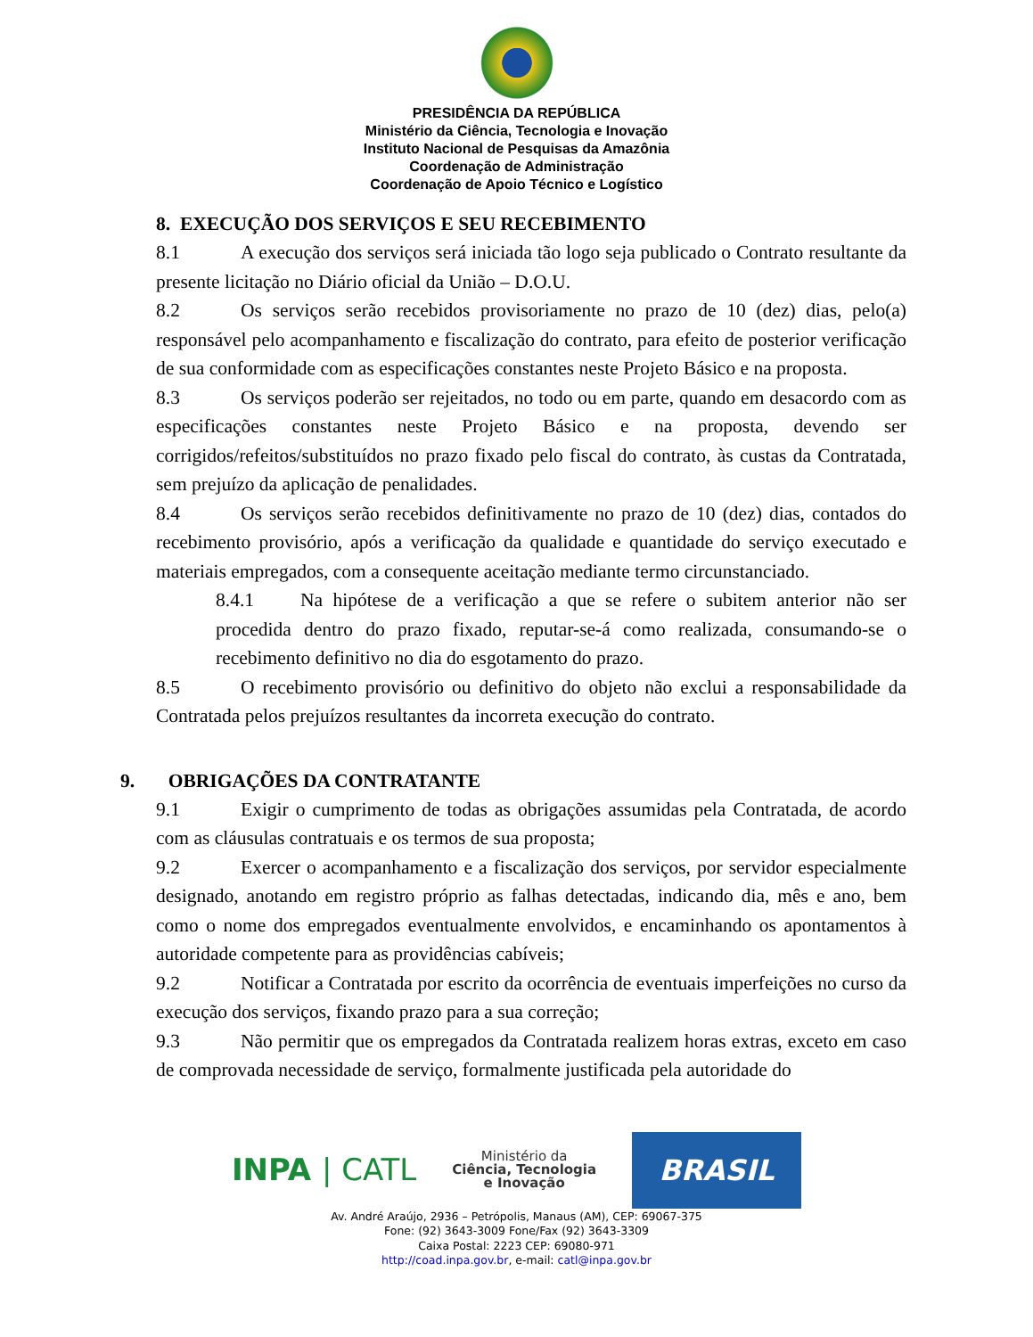PRESIDÊNCIA DA REPÚBLICA
Ministério da Ciência, Tecnologia e Inovação
Instituto Nacional de Pesquisas da Amazônia
Coordenação de Administração
Coordenação de Apoio Técnico e Logístico
8. EXECUÇÃO DOS SERVIÇOS E SEU RECEBIMENTO
8.1 A execução dos serviços será iniciada tão logo seja publicado o Contrato resultante da presente licitação no Diário oficial da União – D.O.U.
8.2 Os serviços serão recebidos provisoriamente no prazo de 10 (dez) dias, pelo(a) responsável pelo acompanhamento e fiscalização do contrato, para efeito de posterior verificação de sua conformidade com as especificações constantes neste Projeto Básico e na proposta.
8.3 Os serviços poderão ser rejeitados, no todo ou em parte, quando em desacordo com as especificações constantes neste Projeto Básico e na proposta, devendo ser corrigidos/refeitos/substituídos no prazo fixado pelo fiscal do contrato, às custas da Contratada, sem prejuízo da aplicação de penalidades.
8.4 Os serviços serão recebidos definitivamente no prazo de 10 (dez) dias, contados do recebimento provisório, após a verificação da qualidade e quantidade do serviço executado e materiais empregados, com a consequente aceitação mediante termo circunstanciado.
8.4.1 Na hipótese de a verificação a que se refere o subitem anterior não ser procedida dentro do prazo fixado, reputar-se-á como realizada, consumando-se o recebimento definitivo no dia do esgotamento do prazo.
8.5 O recebimento provisório ou definitivo do objeto não exclui a responsabilidade da Contratada pelos prejuízos resultantes da incorreta execução do contrato.
9. OBRIGAÇÕES DA CONTRATANTE
9.1 Exigir o cumprimento de todas as obrigações assumidas pela Contratada, de acordo com as cláusulas contratuais e os termos de sua proposta;
9.2 Exercer o acompanhamento e a fiscalização dos serviços, por servidor especialmente designado, anotando em registro próprio as falhas detectadas, indicando dia, mês e ano, bem como o nome dos empregados eventualmente envolvidos, e encaminhando os apontamentos à autoridade competente para as providências cabíveis;
9.2 Notificar a Contratada por escrito da ocorrência de eventuais imperfeições no curso da execução dos serviços, fixando prazo para a sua correção;
9.3 Não permitir que os empregados da Contratada realizem horas extras, exceto em caso de comprovada necessidade de serviço, formalmente justificada pela autoridade do
INPA | CATL
Ministério da
Ciência, Tecnologia
e Inovação
BRASIL
Av. André Araújo, 2936 – Petrópolis, Manaus (AM), CEP: 69067-375
Fone: (92) 3643-3009 Fone/Fax (92) 3643-3309
Caixa Postal: 2223 CEP: 69080-971
http://coad.inpa.gov.br, e-mail: catl@inpa.gov.br